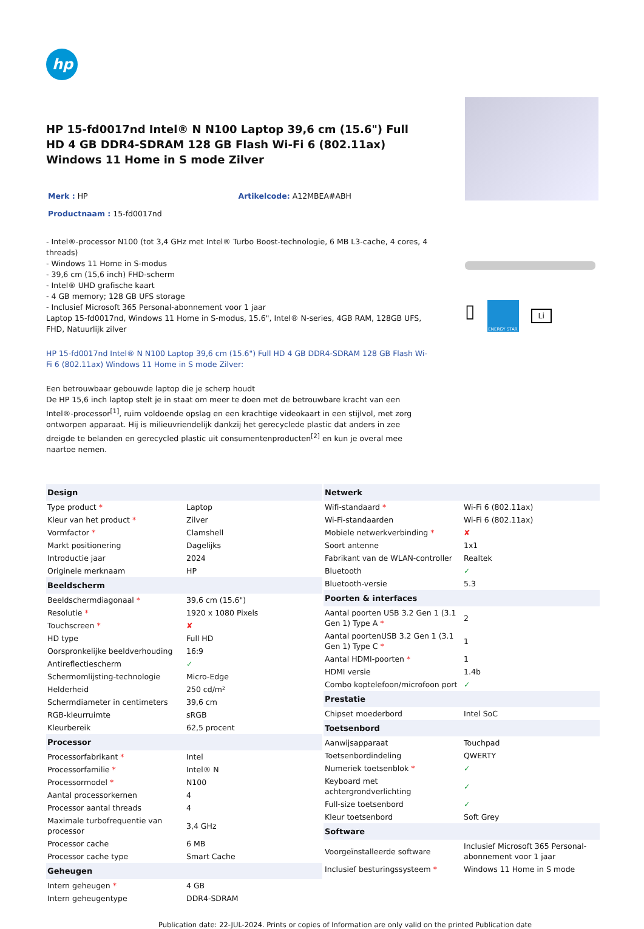hp
HP 15-fd0017nd Intel® N N100 Laptop 39,6 cm (15.6") Full HD 4 GB DDR4-SDRAM 128 GB Flash Wi-Fi 6 (802.11ax) Windows 11 Home in S mode Zilver
Merk : HP Artikelcode: A12MBEA#ABH
Productnaam : 15-fd0017nd
- Intel®-processor N100 (tot 3,4 GHz met Intel® Turbo Boost-technologie, 6 MB L3-cache, 4 cores, 4 threads)
- Windows 11 Home in S-modus
- 39,6 cm (15,6 inch) FHD-scherm
- Intel® UHD grafische kaart
- 4 GB memory; 128 GB UFS storage
- Inclusief Microsoft 365 Personal-abonnement voor 1 jaar
Laptop 15-fd0017nd, Windows 11 Home in S-modus, 15.6", Intel® N-series, 4GB RAM, 128GB UFS, FHD, Natuurlijk zilver
HP 15-fd0017nd Intel® N N100 Laptop 39,6 cm (15.6") Full HD 4 GB DDR4-SDRAM 128 GB Flash Wi-Fi 6 (802.11ax) Windows 11 Home in S mode Zilver:
Een betrouwbaar gebouwde laptop die je scherp houdt
De HP 15,6 inch laptop stelt je in staat om meer te doen met de betrouwbare kracht van een Intel®-processor<sup>[1]</sup>, ruim voldoende opslag en een krachtige videokaart in een stijlvol, met zorg ontworpen apparaat. Hij is milieuvriendelijk dankzij het gerecyclede plastic dat anders in zee dreigde te belanden en gerecycled plastic uit consumentenproducten<sup>[2]</sup> en kun je overal mee naartoe nemen.
▯
ENERGY STAR
Li
| Design | |
| --- | --- |
| Type product * | Laptop |
| Kleur van het product * | Zilver |
| Vormfactor * | Clamshell |
| Markt positionering | Dagelijks |
| Introductie jaar | 2024 |
| Originele merknaam | HP |
| Beeldscherm | |
| Beeldschermdiagonaal * | 39,6 cm (15.6") |
| Resolutie * | 1920 x 1080 Pixels |
| Touchscreen * | ✘ |
| HD type | Full HD |
| Oorspronkelijke beeldverhouding | 16:9 |
| Antireflectiescherm | ✓ |
| Schermomlijsting-technologie | Micro-Edge |
| Helderheid | 250 cd/m² |
| Schermdiameter in centimeters | 39,6 cm |
| RGB-kleurruimte | sRGB |
| Kleurbereik | 62,5 procent |
| Processor | |
| Processorfabrikant * | Intel |
| Processorfamilie * | Intel® N |
| Processormodel * | N100 |
| Aantal processorkernen | 4 |
| Processor aantal threads | 4 |
| Maximale turbofrequentie van processor | 3,4 GHz |
| Processor cache | 6 MB |
| Processor cache type | Smart Cache |
| Geheugen | |
| Intern geheugen * | 4 GB |
| Intern geheugentype | DDR4-SDRAM |
| Netwerk | |
| --- | --- |
| Wifi-standaard * | Wi-Fi 6 (802.11ax) |
| Wi-Fi-standaarden | Wi-Fi 6 (802.11ax) |
| Mobiele netwerkverbinding * | ✘ |
| Soort antenne | 1x1 |
| Fabrikant van de WLAN-controller | Realtek |
| Bluetooth | ✓ |
| Bluetooth-versie | 5.3 |
| Poorten & interfaces | |
| Aantal poorten USB 3.2 Gen 1 (3.1 Gen 1) Type A * | 2 |
| Aantal poortenUSB 3.2 Gen 1 (3.1 Gen 1) Type C * | 1 |
| Aantal HDMI-poorten * | 1 |
| HDMI versie | 1.4b |
| Combo koptelefoon/microfoon port | ✓ |
| Prestatie | |
| Chipset moederbord | Intel SoC |
| Toetsenbord | |
| Aanwijsapparaat | Touchpad |
| Toetsenbordindeling | QWERTY |
| Numeriek toetsenblok * | ✓ |
| Keyboard met achtergrondverlichting | ✓ |
| Full-size toetsenbord | ✓ |
| Kleur toetsenbord | Soft Grey |
| Software | |
| Voorgeïnstalleerde software | Inclusief Microsoft 365 Personal-abonnement voor 1 jaar |
| Inclusief besturingssysteem * | Windows 11 Home in S mode |
Publication date: 22-JUL-2024. Prints or copies of Information are only valid on the printed Publication date